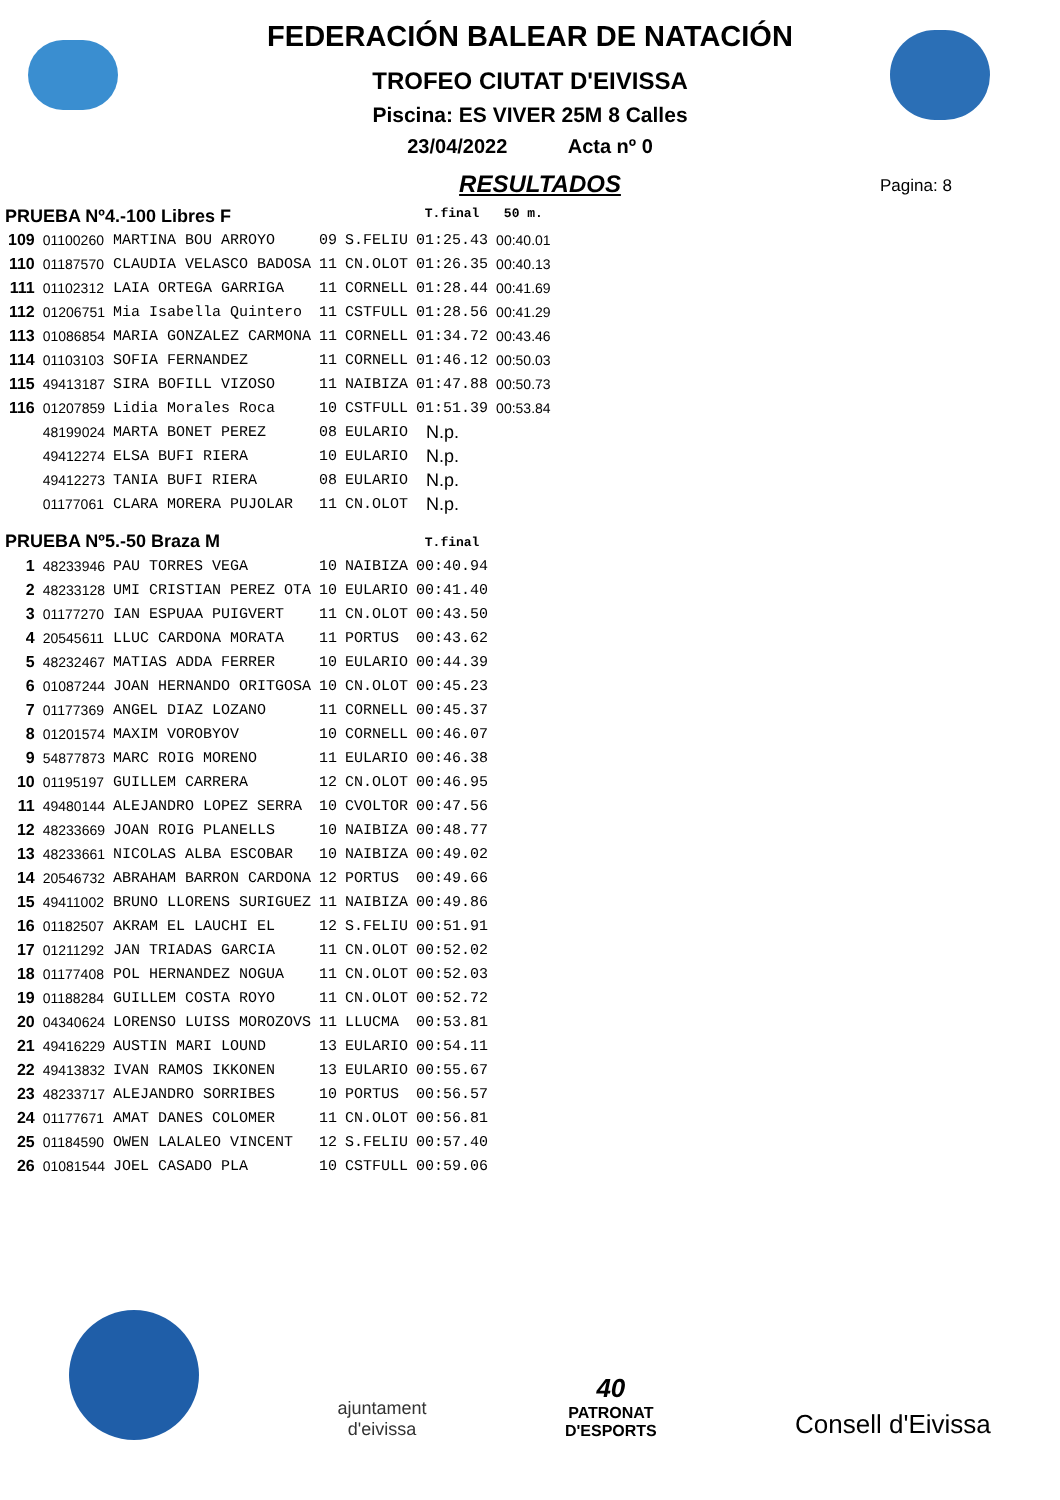FEDERACIÓN BALEAR DE NATACIÓN
TROFEO CIUTAT D'EIVISSA
Piscina: ES VIVER 25M 8 Calles
23/04/2022 Acta nº 0
RESULTADOS
Pagina: 8
| PRUEBA Nº4.-100 Libres F | | | | | T.final | 50 m. |
| 109 | 01100260 | MARTINA BOU ARROYO | 09 | S.FELIU | 01:25.43 | 00:40.01 |
| 110 | 01187570 | CLAUDIA VELASCO BADOSA | 11 | CN.OLOT | 01:26.35 | 00:40.13 |
| 111 | 01102312 | LAIA ORTEGA GARRIGA | 11 | CORNELL | 01:28.44 | 00:41.69 |
| 112 | 01206751 | Mia Isabella Quintero | 11 | CSTFULL | 01:28.56 | 00:41.29 |
| 113 | 01086854 | MARIA GONZALEZ CARMONA | 11 | CORNELL | 01:34.72 | 00:43.46 |
| 114 | 01103103 | SOFIA FERNANDEZ | 11 | CORNELL | 01:46.12 | 00:50.03 |
| 115 | 49413187 | SIRA BOFILL VIZOSO | 11 | NAIBIZA | 01:47.88 | 00:50.73 |
| 116 | 01207859 | Lidia Morales Roca | 10 | CSTFULL | 01:51.39 | 00:53.84 |
| | 48199024 | MARTA BONET PEREZ | 08 | EULARIO | N.p. | |
| | 49412274 | ELSA BUFI RIERA | 10 | EULARIO | N.p. | |
| | 49412273 | TANIA BUFI RIERA | 08 | EULARIO | N.p. | |
| | 01177061 | CLARA MORERA PUJOLAR | 11 | CN.OLOT | N.p. | |
| PRUEBA Nº5.-50 Braza M | | | | | T.final | |
| 1 | 48233946 | PAU TORRES VEGA | 10 | NAIBIZA | 00:40.94 | |
| 2 | 48233128 | UMI CRISTIAN PEREZ OTA | 10 | EULARIO | 00:41.40 | |
| 3 | 01177270 | IAN ESPUAA PUIGVERT | 11 | CN.OLOT | 00:43.50 | |
| 4 | 20545611 | LLUC CARDONA MORATA | 11 | PORTUS | 00:43.62 | |
| 5 | 48232467 | MATIAS ADDA FERRER | 10 | EULARIO | 00:44.39 | |
| 6 | 01087244 | JOAN HERNANDO ORITGOSA | 10 | CN.OLOT | 00:45.23 | |
| 7 | 01177369 | ANGEL DIAZ LOZANO | 11 | CORNELL | 00:45.37 | |
| 8 | 01201574 | MAXIM VOROBYOV | 10 | CORNELL | 00:46.07 | |
| 9 | 54877873 | MARC ROIG MORENO | 11 | EULARIO | 00:46.38 | |
| 10 | 01195197 | GUILLEM CARRERA | 12 | CN.OLOT | 00:46.95 | |
| 11 | 49480144 | ALEJANDRO LOPEZ SERRA | 10 | CVOLTOR | 00:47.56 | |
| 12 | 48233669 | JOAN ROIG PLANELLS | 10 | NAIBIZA | 00:48.77 | |
| 13 | 48233661 | NICOLAS ALBA ESCOBAR | 10 | NAIBIZA | 00:49.02 | |
| 14 | 20546732 | ABRAHAM BARRON CARDONA | 12 | PORTUS | 00:49.66 | |
| 15 | 49411002 | BRUNO LLORENS SURIGUEZ | 11 | NAIBIZA | 00:49.86 | |
| 16 | 01182507 | AKRAM EL LAUCHI EL | 12 | S.FELIU | 00:51.91 | |
| 17 | 01211292 | JAN TRIADAS GARCIA | 11 | CN.OLOT | 00:52.02 | |
| 18 | 01177408 | POL HERNANDEZ NOGUA | 11 | CN.OLOT | 00:52.03 | |
| 19 | 01188284 | GUILLEM COSTA ROYO | 11 | CN.OLOT | 00:52.72 | |
| 20 | 04340624 | LORENSO LUISS MOROZOVS | 11 | LLUCMA | 00:53.81 | |
| 21 | 49416229 | AUSTIN MARI LOUND | 13 | EULARIO | 00:54.11 | |
| 22 | 49413832 | IVAN RAMOS IKKONEN | 13 | EULARIO | 00:55.67 | |
| 23 | 48233717 | ALEJANDRO SORRIBES | 10 | PORTUS | 00:56.57 | |
| 24 | 01177671 | AMAT DANES COLOMER | 11 | CN.OLOT | 00:56.81 | |
| 25 | 01184590 | OWEN LALALEO VINCENT | 12 | S.FELIU | 00:57.40 | |
| 26 | 01081544 | JOEL CASADO PLA | 10 | CSTFULL | 00:59.06 | |
ajuntament
d'eivissa
40
PATRONAT
D'ESPORTS
Consell d'Eivissa